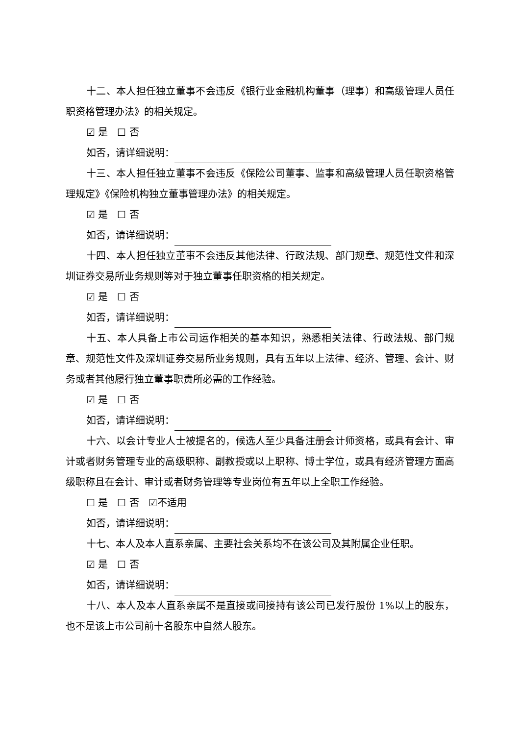十二、本人担任独立董事不会违反《银行业金融机构董事（理事）和高级管理人员任职资格管理办法》的相关规定。
☑ 是 ☐ 否
如否，请详细说明：
十三、本人担任独立董事不会违反《保险公司董事、监事和高级管理人员任职资格管理规定》《保险机构独立董事管理办法》的相关规定。
☑ 是 ☐ 否
如否，请详细说明：
十四、本人担任独立董事不会违反其他法律、行政法规、部门规章、规范性文件和深圳证券交易所业务规则等对于独立董事任职资格的相关规定。
☑ 是 ☐ 否
如否，请详细说明：
十五、本人具备上市公司运作相关的基本知识，熟悉相关法律、行政法规、部门规章、规范性文件及深圳证券交易所业务规则，具有五年以上法律、经济、管理、会计、财务或者其他履行独立董事职责所必需的工作经验。
☑ 是 ☐ 否
如否，请详细说明：
十六、以会计专业人士被提名的，候选人至少具备注册会计师资格，或具有会计、审计或者财务管理专业的高级职称、副教授或以上职称、博士学位，或具有经济管理方面高级职称且在会计、审计或者财务管理等专业岗位有五年以上全职工作经验。
☐ 是 ☐ 否 ☑不适用
如否，请详细说明：
十七、本人及本人直系亲属、主要社会关系均不在该公司及其附属企业任职。
☑ 是 ☐ 否
如否，请详细说明：
十八、本人及本人直系亲属不是直接或间接持有该公司已发行股份 1%以上的股东，也不是该上市公司前十名股东中自然人股东。